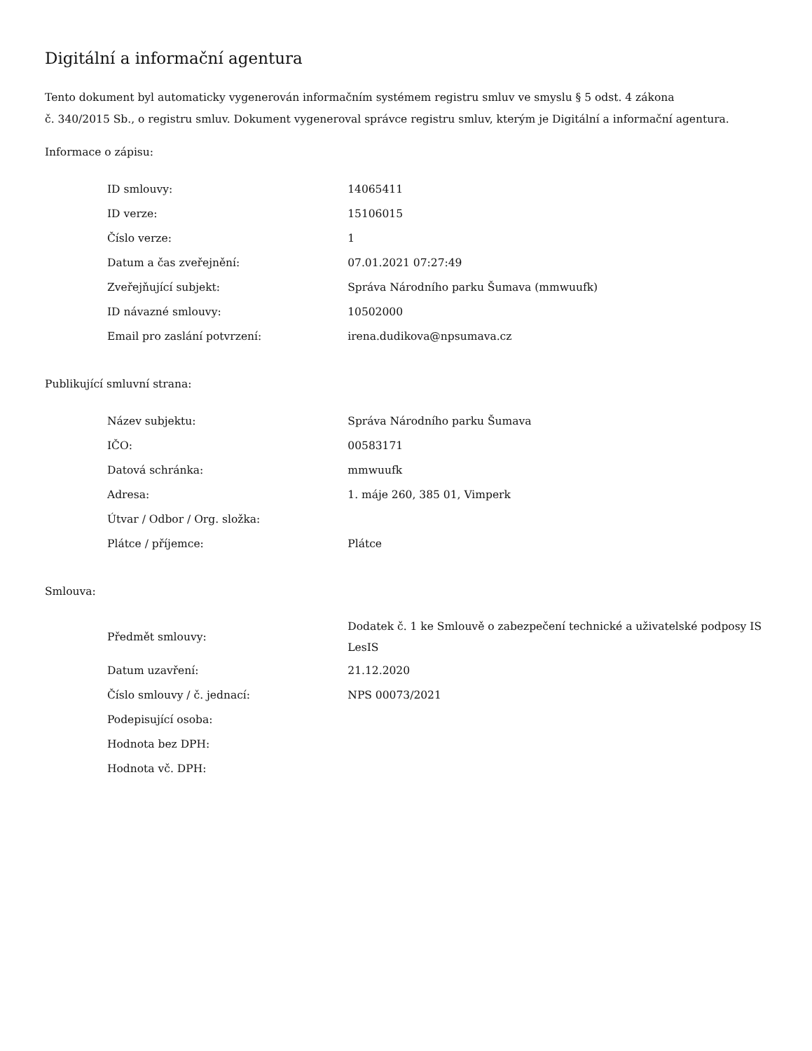Digitální a informační agentura
Tento dokument byl automaticky vygenerován informačním systémem registru smluv ve smyslu § 5 odst. 4 zákona
č. 340/2015 Sb., o registru smluv. Dokument vygeneroval správce registru smluv, kterým je Digitální a informační agentura.
Informace o zápisu:
| ID smlouvy: | 14065411 |
| ID verze: | 15106015 |
| Číslo verze: | 1 |
| Datum a čas zveřejnění: | 07.01.2021 07:27:49 |
| Zveřejňující subjekt: | Správa Národního parku Šumava (mmwuufk) |
| ID návazné smlouvy: | 10502000 |
| Email pro zaslání potvrzení: | irena.dudikova@npsumava.cz |
Publikující smluvní strana:
| Název subjektu: | Správa Národního parku Šumava |
| IČO: | 00583171 |
| Datová schránka: | mmwuufk |
| Adresa: | 1. máje 260, 385 01, Vimperk |
| Útvar / Odbor / Org. složka: | |
| Plátce / příjemce: | Plátce |
Smlouva:
| Předmět smlouvy: | Dodatek č. 1 ke Smlouvě o zabezpečení technické a uživatelské podposy IS LesIS |
| Datum uzavření: | 21.12.2020 |
| Číslo smlouvy / č. jednací: | NPS 00073/2021 |
| Podepisující osoba: | |
| Hodnota bez DPH: | |
| Hodnota vč. DPH: | |